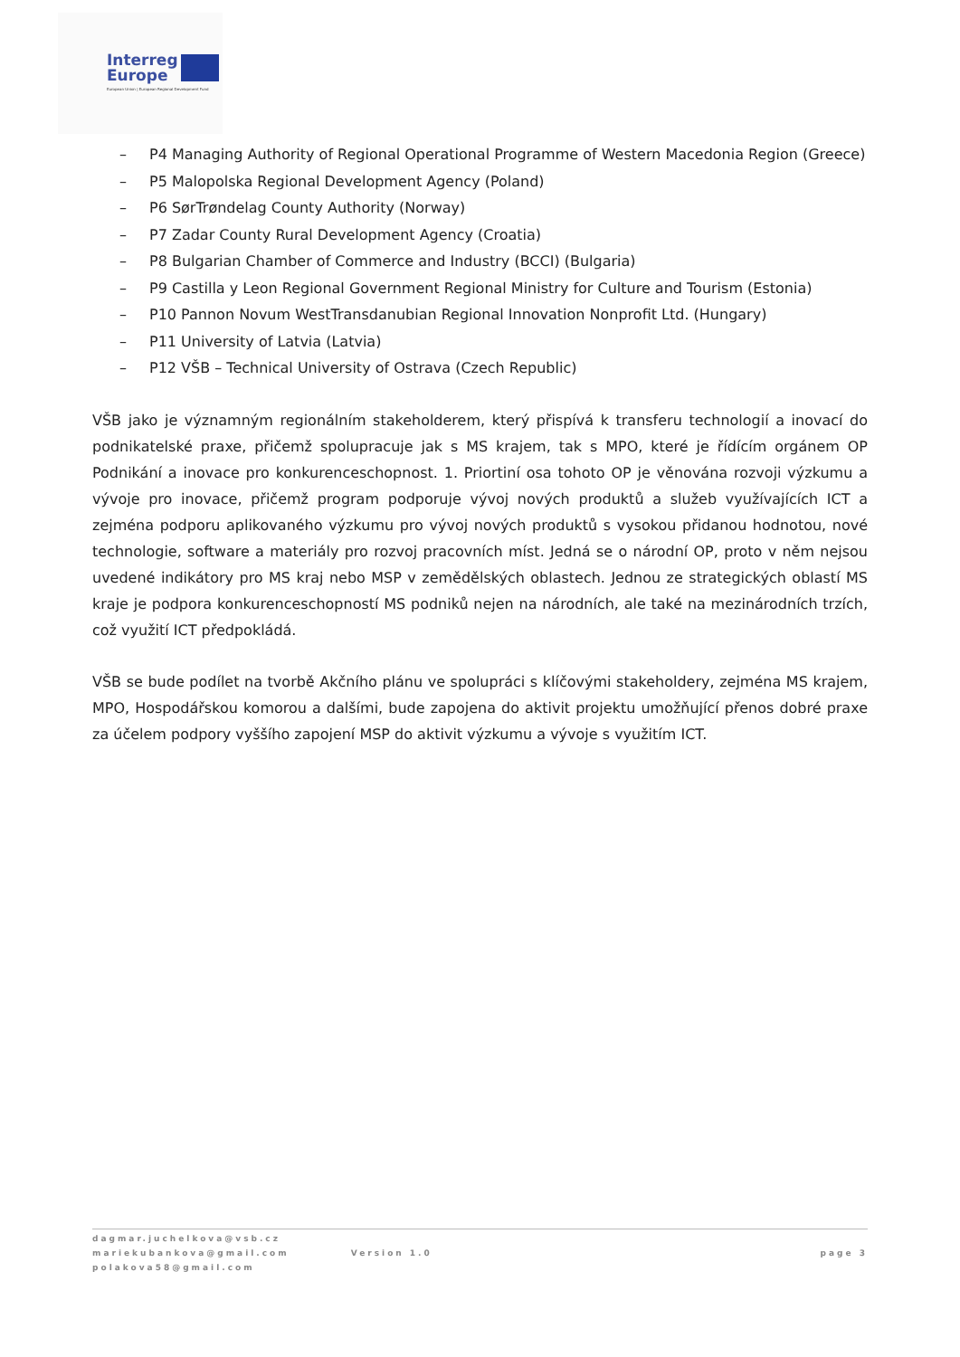Interreg
Europe
European Union | European Regional Development Fund
– P4 Managing Authority of Regional Operational Programme of Western Macedonia Region (Greece)
– P5 Malopolska Regional Development Agency (Poland)
– P6 SørTrøndelag County Authority (Norway)
– P7 Zadar County Rural Development Agency (Croatia)
– P8 Bulgarian Chamber of Commerce and Industry (BCCI) (Bulgaria)
– P9 Castilla y Leon Regional Government Regional Ministry for Culture and Tourism (Estonia)
– P10 Pannon Novum WestTransdanubian Regional Innovation Nonprofit Ltd. (Hungary)
– P11 University of Latvia (Latvia)
– P12 VŠB – Technical University of Ostrava (Czech Republic)
VŠB jako je významným regionálním stakeholderem, který přispívá k transferu technologií a inovací do podnikatelské praxe, přičemž spolupracuje jak s MS krajem, tak s MPO, které je řídícím orgánem OP Podnikání a inovace pro konkurenceschopnost. 1. Priortiní osa tohoto OP je věnována rozvoji výzkumu a vývoje pro inovace, přičemž program podporuje vývoj nových produktů a služeb využívajících ICT a zejména podporu aplikovaného výzkumu pro vývoj nových produktů s vysokou přidanou hodnotou, nové technologie, software a materiály pro rozvoj pracovních míst. Jedná se o národní OP, proto v něm nejsou uvedené indikátory pro MS kraj nebo MSP v zemědělských oblastech. Jednou ze strategických oblastí MS kraje je podpora konkurenceschopností MS podniků nejen na národních, ale také na mezinárodních trzích, což využití ICT předpokládá.
VŠB se bude podílet na tvorbě Akčního plánu ve spolupráci s klíčovými stakeholdery, zejména MS krajem, MPO, Hospodářskou komorou a dalšími, bude zapojena do aktivit projektu umožňující přenos dobré praxe za účelem podpory vyššího zapojení MSP do aktivit výzkumu a vývoje s využitím ICT.
dagmar.juchelkova@vsb.cz
mariekubankova@gmail.com
polakova58@gmail.com
Version 1.0 page 3